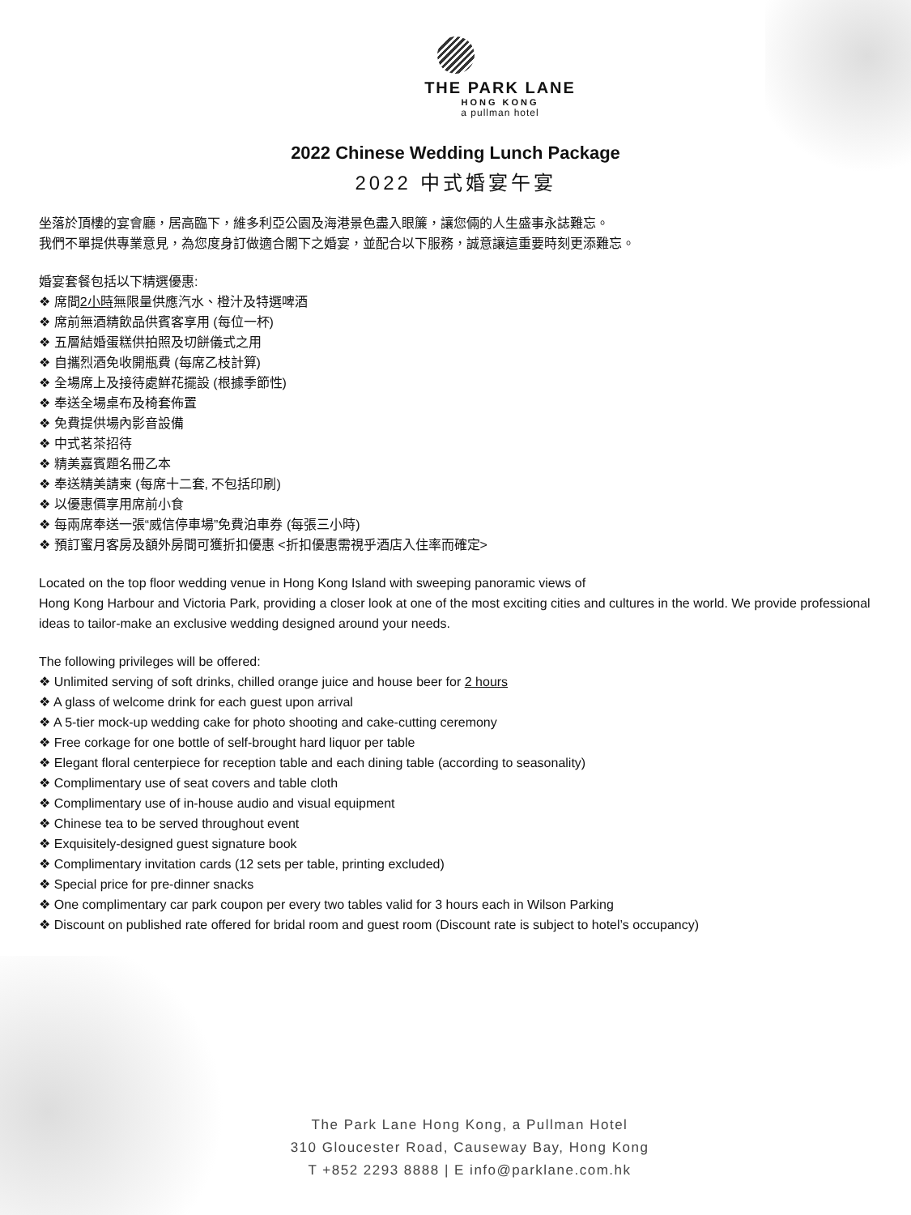THE PARK LANE
HONG KONG
a pullman hotel
2022 Chinese Wedding Lunch Package
2022 中式婚宴午宴
坐落於頂樓的宴會廳，居高臨下，維多利亞公園及海港景色盡入眼簾，讓您倆的人生盛事永誌難忘。
我們不單提供專業意見，為您度身訂做適合閣下之婚宴，並配合以下服務，誠意讓這重要時刻更添難忘。
婚宴套餐包括以下精選優惠:
❖ 席間2小時無限量供應汽水、橙汁及特選啤酒
❖ 席前無酒精飲品供賓客享用 (每位一杯)
❖ 五層結婚蛋糕供拍照及切餅儀式之用
❖ 自攜烈酒免收開瓶費 (每席乙枝計算)
❖ 全場席上及接待處鮮花擺設 (根據季節性)
❖ 奉送全場桌布及椅套佈置
❖ 免費提供場內影音設備
❖ 中式茗茶招待
❖ 精美嘉賓題名冊乙本
❖ 奉送精美請柬 (每席十二套, 不包括印刷)
❖ 以優惠價享用席前小食
❖ 每兩席奉送一張“威信停車場”免費泊車券 (每張三小時)
❖ 預訂蜜月客房及額外房間可獲折扣優惠 <折扣優惠需視乎酒店入住率而確定>
Located on the top floor wedding venue in Hong Kong Island with sweeping panoramic views of
Hong Kong Harbour and Victoria Park, providing a closer look at one of the most exciting cities and cultures in the world. We provide professional ideas to tailor-make an exclusive wedding designed around your needs.
The following privileges will be offered:
❖ Unlimited serving of soft drinks, chilled orange juice and house beer for 2 hours
❖ A glass of welcome drink for each guest upon arrival
❖ A 5-tier mock-up wedding cake for photo shooting and cake-cutting ceremony
❖ Free corkage for one bottle of self-brought hard liquor per table
❖ Elegant floral centerpiece for reception table and each dining table (according to seasonality)
❖ Complimentary use of seat covers and table cloth
❖ Complimentary use of in-house audio and visual equipment
❖ Chinese tea to be served throughout event
❖ Exquisitely-designed guest signature book
❖ Complimentary invitation cards (12 sets per table, printing excluded)
❖ Special price for pre-dinner snacks
❖ One complimentary car park coupon per every two tables valid for 3 hours each in Wilson Parking
❖ Discount on published rate offered for bridal room and guest room (Discount rate is subject to hotel’s occupancy)
The Park Lane Hong Kong, a Pullman Hotel
310 Gloucester Road, Causeway Bay, Hong Kong
T +852 2293 8888 | E info@parklane.com.hk